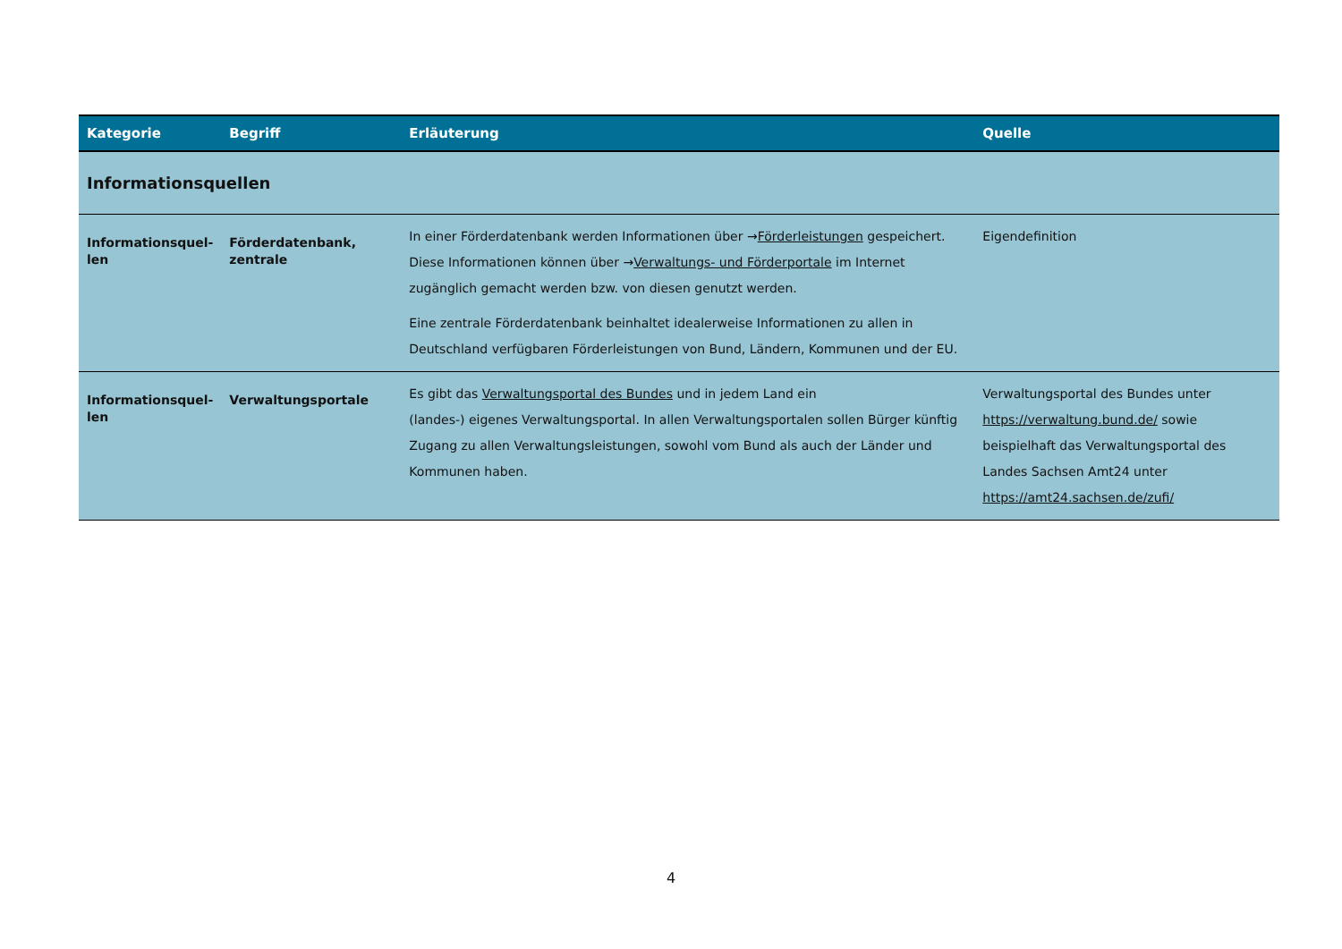| Kategorie | Begriff | Erläuterung | Quelle |
| --- | --- | --- | --- |
| Informationsquellen | | | |
| Informationsquel- len | Förderdatenbank, zentrale | In einer Förderdatenbank werden Informationen über → Förderleistungen gespeichert. Diese Informationen können über → Verwaltungs- und Förderportale im Internet zugänglich gemacht werden bzw. von diesen genutzt werden. Eine zentrale Förderdatenbank beinhaltet idealerweise Informationen zu allen in Deutschland verfügbaren Förderleistungen von Bund, Ländern, Kommunen und der EU. | Eigendefinition |
| Informationsquel- len | Verwaltungsportale | Es gibt das Verwaltungsportal des Bundes und in jedem Land ein (landes-) eigenes Verwaltungsportal. In allen Verwaltungsportalen sollen Bürger künftig Zugang zu allen Verwaltungsleistungen, sowohl vom Bund als auch der Länder und Kommunen haben. | Verwaltungsportal des Bundes unter https://verwaltung.bund.de/ sowie beispielhaft das Verwaltungsportal des Landes Sachsen Amt24 unter https://amt24.sachsen.de/zufi/ |
4